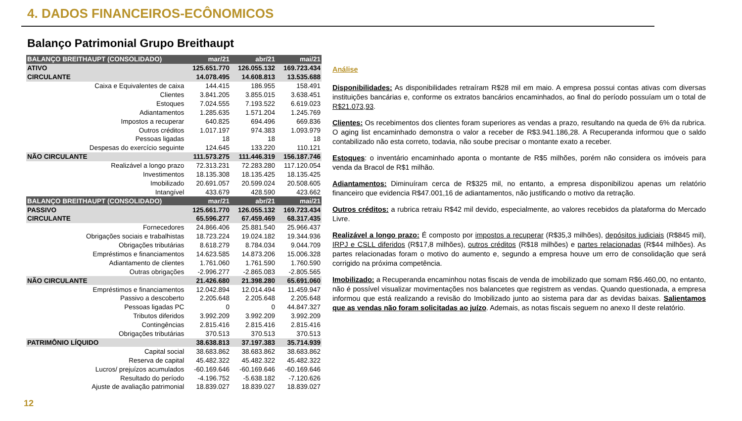4. DADOS FINANCEIROS-ECÔNOMICOS
Balanço Patrimonial Grupo Breithaupt
| BALANÇO BREITHAUPT (CONSOLIDADO) | mar/21 | abr/21 | mai/21 |
| --- | --- | --- | --- |
| ATIVO | 125.651.770 | 126.055.132 | 169.723.434 |
| CIRCULANTE | 14.078.495 | 14.608.813 | 13.535.688 |
| Caixa e Equivalentes de caixa | 144.415 | 186.955 | 158.491 |
| Clientes | 3.841.205 | 3.855.015 | 3.638.451 |
| Estoques | 7.024.555 | 7.193.522 | 6.619.023 |
| Adiantamentos | 1.285.635 | 1.571.204 | 1.245.769 |
| Impostos a recuperar | 640.825 | 694.496 | 669.836 |
| Outros créditos | 1.017.197 | 974.383 | 1.093.979 |
| Pessoas ligadas | 18 | 18 | 18 |
| Despesas do exercício seguinte | 124.645 | 133.220 | 110.121 |
| NÃO CIRCULANTE | 111.573.275 | 111.446.319 | 156.187.746 |
| Realizável a longo prazo | 72.313.231 | 72.283.280 | 117.120.054 |
| Investimentos | 18.135.308 | 18.135.425 | 18.135.425 |
| Imobilizado | 20.691.057 | 20.599.024 | 20.508.605 |
| Intangível | 433.679 | 428.590 | 423.662 |
| BALANÇO BREITHAUPT (CONSOLIDADO) | mar/21 | abr/21 | mai/21 |
| PASSIVO | 125.661.770 | 126.055.132 | 169.723.434 |
| CIRCULANTE | 65.596.277 | 67.459.469 | 68.317.435 |
| Fornecedores | 24.866.406 | 25.881.540 | 25.966.437 |
| Obrigações sociais e trabalhistas | 18.723.224 | 19.024.182 | 19.344.936 |
| Obrigações tributárias | 8.618.279 | 8.784.034 | 9.044.709 |
| Empréstimos e financiamentos | 14.623.585 | 14.873.206 | 15.006.328 |
| Adiantamento de clientes | 1.761.060 | 1.761.590 | 1.760.590 |
| Outras obrigações | -2.996.277 | -2.865.083 | -2.805.565 |
| NÃO CIRCULANTE | 21.426.680 | 21.398.280 | 65.691.060 |
| Empréstimos e financiamentos | 12.042.894 | 12.014.494 | 11.459.947 |
| Passivo a descoberto | 2.205.648 | 2.205.648 | 2.205.648 |
| Pessoas ligadas PC | 0 | 0 | 44.847.327 |
| Tributos diferidos | 3.992.209 | 3.992.209 | 3.992.209 |
| Contingências | 2.815.416 | 2.815.416 | 2.815.416 |
| Obrigações tributárias | 370.513 | 370.513 | 370.513 |
| PATRIMÔNIO LÍQUIDO | 38.638.813 | 37.197.383 | 35.714.939 |
| Capital social | 38.683.862 | 38.683.862 | 38.683.862 |
| Reserva de capital | 45.482.322 | 45.482.322 | 45.482.322 |
| Lucros/ prejuízos acumulados | -60.169.646 | -60.169.646 | -60.169.646 |
| Resultado do período | -4.196.752 | -5.638.182 | -7.120.626 |
| Ajuste de avaliação patrimonial | 18.839.027 | 18.839.027 | 18.839.027 |
Análise
Disponibilidades: As disponibilidades retraíram R$28 mil em maio. A empresa possui contas ativas com diversas instituições bancárias e, conforme os extratos bancários encaminhados, ao final do período possuíam um o total de R$21.073,93.
Clientes: Os recebimentos dos clientes foram superiores as vendas a prazo, resultando na queda de 6% da rubrica. O aging list encaminhado demonstra o valor a receber de R$3.941.186,28. A Recuperanda informou que o saldo contabilizado não esta correto, todavia, não soube precisar o montante exato a receber.
Estoques: o inventário encaminhado aponta o montante de R$5 milhões, porém não considera os imóveis para venda da Bracol de R$1 milhão.
Adiantamentos: Diminuíram cerca de R$325 mil, no entanto, a empresa disponibilizou apenas um relatório financeiro que evidencia R$47.001,16 de adiantamentos, não justificando o motivo da retração.
Outros créditos: a rubrica retraiu R$42 mil devido, especialmente, ao valores recebidos da plataforma do Mercado Livre.
Realizável a longo prazo: É composto por impostos a recuperar (R$35,3 milhões), depósitos judiciais (R$845 mil), IRPJ e CSLL diferidos (R$17,8 milhões), outros créditos (R$18 milhões) e partes relacionadas (R$44 milhões). As partes relacionadas foram o motivo do aumento e, segundo a empresa houve um erro de consolidação que será corrigido na próxima competência.
Imobilizado: a Recuperanda encaminhou notas fiscais de venda de imobilizado que somam R$6.460,00, no entanto, não é possível visualizar movimentações nos balancetes que registrem as vendas. Quando questionada, a empresa informou que está realizando a revisão do Imobilizado junto ao sistema para dar as devidas baixas. Salientamos que as vendas não foram solicitadas ao juízo. Ademais, as notas fiscais seguem no anexo II deste relatório.
12